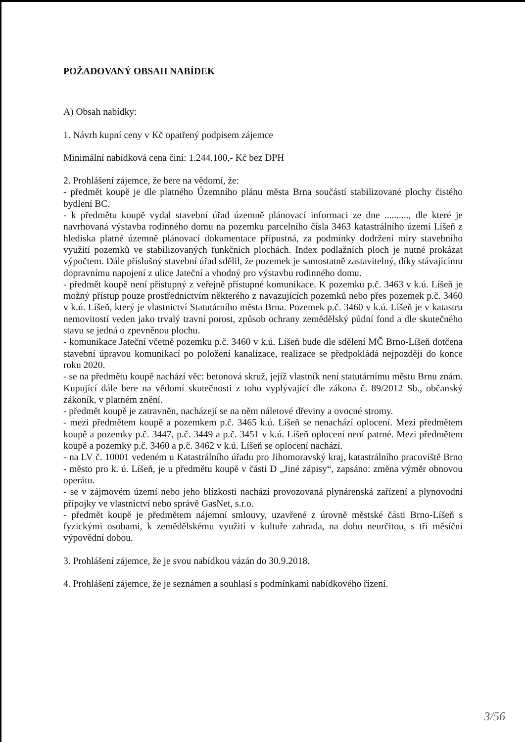POŽADOVANÝ OBSAH NABÍDEK
A) Obsah nabídky:
1. Návrh kupní ceny v Kč opatřený podpisem zájemce
Minimální nabídková cena činí: 1.244.100,- Kč bez DPH
2. Prohlášení zájemce, že bere na vědomí, že:
- předmět koupě je dle platného Územního plánu města Brna součástí stabilizované plochy čistého bydlení BC.
- k předmětu koupě vydal stavební úřad územně plánovací informaci ze dne .........., dle které je navrhovaná výstavba rodinného domu na pozemku parcelního čísla 3463 katastrálního území Líšeň z hlediska platné územně plánovací dokumentace přípustná, za podmínky dodržení míry stavebního využití pozemků ve stabilizovaných funkčních plochách. Index podlažních ploch je nutné prokázat výpočtem. Dále příslušný stavební úřad sdělil, že pozemek je samostatně zastavitelný, díky stávajícímu dopravnímu napojení z ulice Jateční a vhodný pro výstavbu rodinného domu.
- předmět koupě není přístupný z veřejně přístupné komunikace. K pozemku p.č. 3463 v k.ú. Líšeň je možný přístup pouze prostřednictvím některého z navazujících pozemků nebo přes pozemek p.č. 3460 v k.ú. Líšeň, který je vlastnictví Statutárního města Brna. Pozemek p.č. 3460 v k.ú. Líšeň je v katastru nemovitostí veden jako trvalý travní porost, způsob ochrany zemědělský půdní fond a dle skutečného stavu se jedná o zpevněnou plochu.
- komunikace Jateční včetně pozemku p.č. 3460 v k.ú. Líšeň bude dle sdělení MČ Brno-Líšeň dotčena stavební úpravou komunikací po položení kanalizace, realizace se předpokládá nejpozději do konce roku 2020.
- se na předmětu koupě nachází věc: betonová skruž, jejíž vlastník není statutárnímu městu Brnu znám. Kupující dále bere na vědomí skutečnosti z toho vyplývající dle zákona č. 89/2012 Sb., občanský zákoník, v platném znění.
- předmět koupě je zatravněn, nacházejí se na něm náletové dřeviny a ovocné stromy.
- mezi předmětem koupě a pozemkem p.č. 3465 k.ú. Líšeň se nenachází oplocení. Mezi předmětem koupě a pozemky p.č. 3447, p.č. 3449 a p.č. 3451 v k.ú. Líšeň oplocení není patrné. Mezi předmětem koupě a pozemky p.č. 3460 a p.č. 3462 v k.ú. Líšeň se oplocení nachází.
- na LV č. 10001 vedeném u Katastrálního úřadu pro Jihomoravský kraj, katastrálního pracoviště Brno - město pro k. ú. Líšeň, je u předmětu koupě v části D „Jiné zápisy“, zapsáno: změna výměr obnovou operátu.
- se v zájmovém území nebo jeho blízkosti nachází provozovaná plynárenská zařízení a plynovodní přípojky ve vlastnictví nebo správě GasNet, s.r.o.
- předmět koupě je předmětem nájemní smlouvy, uzavřené z úrovně městské části Brno-Líšeň s fyzickými osobami, k zemědělskému využití v kultuře zahrada, na dobu neurčitou, s tří měsíční výpovědní dobou.
3. Prohlášení zájemce, že je svou nabídkou vázán do 30.9.2018.
4. Prohlášení zájemce, že je seznámen a souhlasí s podmínkami nabídkového řízení.
3/56